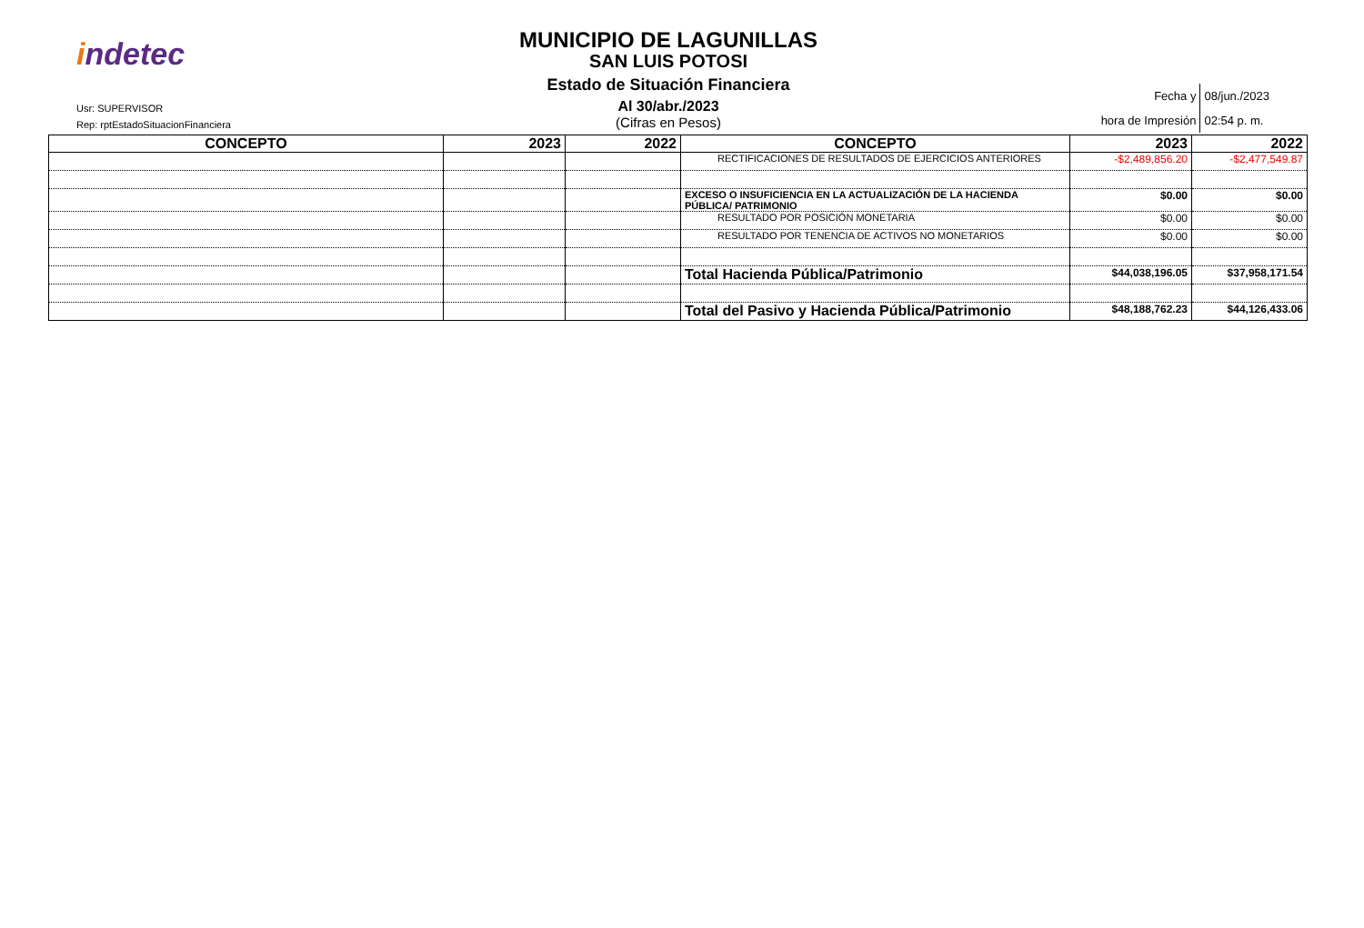indetec
Usr: SUPERVISOR
Rep: rptEstadoSituacionFinanciera
MUNICIPIO DE LAGUNILLAS
SAN LUIS POTOSI
Estado de Situación Financiera
Al 30/abr./2023
(Cifras en Pesos)
| Fecha y | 08/jun./2023 |
| hora de Impresión | 02:54 p. m. |
| CONCEPTO | 2023 | 2022 | CONCEPTO | 2023 | 2022 |
| --- | --- | --- | --- | --- | --- |
| | | | RECTIFICACIONES DE RESULTADOS DE EJERCICIOS ANTERIORES | -$2,489,856.20 | -$2,477,549.87 |
| | | | EXCESO O INSUFICIENCIA EN LA ACTUALIZACIÓN DE LA HACIENDA PÚBLICA/ PATRIMONIO | $0.00 | $0.00 |
| | | | RESULTADO POR POSICIÓN MONETARIA | $0.00 | $0.00 |
| | | | RESULTADO POR TENENCIA DE ACTIVOS NO MONETARIOS | $0.00 | $0.00 |
| | | | Total Hacienda Pública/Patrimonio | $44,038,196.05 | $37,958,171.54 |
| | | | Total del Pasivo y Hacienda Pública/Patrimonio | $48,188,762.23 | $44,126,433.06 |